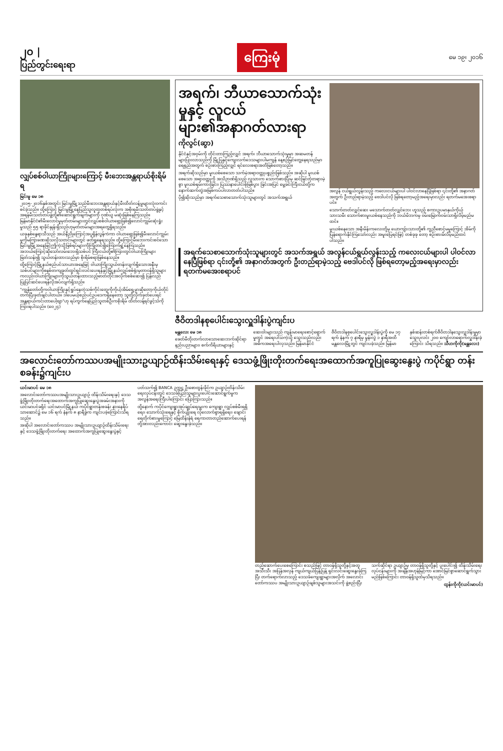၂၀ |
ပြည်တွင်းရေးရာ
ကြေးမုံ
မေ ၁၉၊ ၂၀၁၆
လျှပ်စစ်ဝါယာကြိုးများကြောင့် မီးဘေးအန္တရာယ်စိုးရိမ်ရ
မြင်းမူ မေ ၁၈
၂၀၁၅-၂၀၁၆နှစ်အတွင်း မြင်းမူမြို့သည်မီးဘေးအန္တရာယ်နှင့်မီးထိတ်လန့်မှုများလုံးဝကင်းစင်ခဲ့သည်။ ထို့ကြောင့် မြင်းမူမြို့နေပြည်သူလူထုတစ်ရပ်လုံးက အစိုးရမီးသတ်တပ်ဖွဲ့နှင့် အရန်မီးသတ်တပ်ဖွဲ့တို့၏ဆောင်ရွက်ချက်များကို ဂုဏ်ယူ မဆုံးဖြစ်နေကြသည်။ မြန်မာနိုင်ငံ၏မီးလောင်မှုမှတ်တမ်းများတွင်လျှပ်စစ်ဝါယာရှော့ဖြစ်၍လောင်ကျွမ်းဆုံးရှုံးမှုသည် ၅၅ ရာခိုင်နှုန်းရှိသည်ဟုမှတ်တမ်းများအရတွေ့ရှိရသည်။
ယခုနှစ်နွေရာသီသည် အယ်နီညိုကြောင့်အပူရှိန်လွန်ကဲကာ ဝါယာရှော့ဖြစ်၍မီးလောင်ကျွမ်းမှုကိုမကြာခဏဆိုသလိုသတင်းများတွင် ဖတ်ရှုနေရသည်။ ထို့ကြောင့်မီးဘေးကင်းစင်သော မြင်းမူမြို့အနေဖြင့်ဤကဲ့သို့ဖြစ်ရပ်များကိုကြိုတင်၍ကြောက်ရွံ့နေကြသည်။ အဘယ်ကြောင့်ဆိုသော်လမ်းဘေးရှိသစ်ပင် ကြီးငယ်တို့၏ကြားတွင်ဝါယာကြိုးများဖြတ်သန်း၍ သွယ်တန်းထားသည်မှာ စိုးရိမ်စရာဖြစ်နေသည်။
ထို့ကြောင့်မြို့နယ်စည်ပင်သာယာအနေဖြင့် ဝါယာကြိုးသွယ်တန်းလျက်ရှိသောအနီးမှသစ်ပင်များကိုစနစ်တကျခုတ်ထွင်ရှင်းလင်းပေးရန်နှင့်မြို့နယ်လျှပ်စစ်ရုံးမှတာဝန်ရှိသူများကလည်းဝါယာကြိုးများကိုသွယ်တန်းထားသည့်ဓာတ်တိုင်အလိုက်စစ်ဆေး၍ ပြန်လည်ပြုပြင်ဆင်ပေးရန်လိုအပ်လျက်ရှိသည်။
"ကျွန်တော်တို့ကဝါယာကြိုးနှင့်ရှုပ်နေတဲ့သစ်ကိုင်းတွေကိုကိုယ့်အိမ်ရှေ့မှာဆိုတော့ကိုယ်တိုင်တက်ပြီးခုတ်ချင်ပါတယ်။ ဒါပေမယ့်စည်ပင်ဥပဒေကရှိနေတော့ သူတို့လိုက်ခုတ်ပေးရင်အန္တရာယ်ကင်းတာပေါ့ဗျာ"ဟု ရပ်ကွက်နေပြည်သူတစ်ဦးကစိုးရိမ် ထိတ်လန့်ရင်ဖွင့်သံကိုကြားရပါသည်။ (ဝေ၂၄)
အရက်၊ ဘီယာသောက်သုံးမှုနှင့် လူငယ်များ၏အနာဂတ်လားရာ
ကိုလွင်(ဆွာ)
နိုင်ငံနှင့်အဝှမ်းကို တိုင်းတာကြည့်လျှင် အရက်၊ ဘီယာသောက်သုံးမှုမှာ အဆမတန်များပြားလာသည်ကို မြို့ပြနှင့်ကျေးလက်ဒေသများပါမကျန် နေ့စဉ်မြင်တွေ့နေရသည်မှာ ရေရှည်အတွက် စဉ်းစားကြည့်လျှင် ရင်လေးစရာအတိဖြစ်တော့သည်။
အရက်ဆိုသည်မှာ မူးယစ်စေသော သက်မဲ့အရာဝတ္ထုပစ္စည်းဖြစ်သည်။ အဆိုပါ မူးယစ်စေသော အရာဝတ္ထုကို အသိဉာဏ်ရှိသည့် လူသားက သောက်စားပြီးမှ ဆင်ခြင်တုံတရားမဲ့စွာ မူးယစ်ရမ်းကားခြင်း၊ ပြဿနာပေါင်းစုံဖြစ်ပွား ခြင်းအပြင် မွေ့ခင်းကြီးငယ်တို့က နောက်ဆက်တွဲအဖြစ်ကပ်ပါလာတတ်ပါသည်။
ပို၍ဆိုးသည်မှာ အရက်သေစာသောက်သုံးသူများတွင် အသက်အရွယ်
အလွန် ငယ်ရွယ်လွန်းသည့် ကလေးငယ်များပါ ပါဝင်လာနေပြီဖြစ်ရာ ၎င်းတို့၏ အနာဂတ်အတွက် ဦးတည်ရာမဲ့သည့် ဗေဒါပင်လို ဖြစ်ရတော့မည့်အရေးမှာလည်း ရတက်မအေးစရာပင်။
သောက်တတ်လျှင်ဆေး မသောက်တတ်လျှင်ဘေး ဟူသည့် စကားဥပမာနှယ်ကိုယ့်သားသမီး သောက်စားမူးယစ်နေသည်ကို ဘယ်မိဘကမှ ဝမ်းမြောက်ဝမ်းသာရှိလိမ့်မည်မထင်။
မူးယစ်နေသော အနီးမိန်းကလေးတို့မှ ယောကျ်ားသားတို့၏ ကူညီစောင့်မမှုကြောင့် အိမ်ကိုပြန်ရောက်နိုင်ကြသော်လည်း အမူးပြေရင်ဖြင့် တစ်ခုခု တော့ စဉ်းစားမိလိမ့်မည်ထင်ပါသည်။
အရက်သေစာသောက်သုံးသူများတွင် အသက်အရွယ် အလွန်ငယ်ရွယ်လွန်းသည့် ကလေးငယ်များပါ ပါဝင်လာနေပြီဖြစ်ရာ ၎င်းတို့၏ အနာဂတ်အတွက် ဦးတည်ရာမဲ့သည့် ဗေဒါပင်လို ဖြစ်ရတော့မည့်အရေးမှာလည်း ရတက်မအေးစရာပင်
ဇီဝိတဒါနစုပေါင်းသွေးလှူဒါန်းပွဲကျင်းပ
မန္တလေး မေ ၁၈
ခေတ်မီတိုးတက်လာသောဆေးဘက်ဆိုင်ရာနည်းပညာများ၊ စက်ကိရိယာများနှင့် ဆေးဝါးများသည် ကျန်းမာရေးစောင့်ရှောက်မှုတွင် အရေးပါသကဲ့သို့ သွေးသည်လည်း အဓိကအရေးပါလှသည်။ မြန်မာနိုင်ငံ ဇီဝိတဒါနစုပေါင်းသွေးလှူဒါန်းပွဲကို မေ ၁၇ ရက် နံနက် ၇ နာရီမှ မွန်းလွဲ ၁ နာရီအထိ မန္တလေးမြို့တွင် ကျင်းပခဲ့သည်။ မြန်မာနှစ်ဆန်းတစ်ရက်ဇီဝိတဒါနသွေးလှူဒါန်းမှုမှာသွေးပုလင်း ၂၀၀ ကျော်လာရောက်လှူဒါန်းခဲ့ကြောင်း သိရသည်။ သီဟကိုကို(မန္တလေး)
အလောင်းတော်ကဿပအမျိုးသားဥယျာဉ်ထိန်းသိမ်းရေးနှင့် ဒေသဖွံ့ဖြိုးတိုးတက်ရေးအထောက်အကူပြုဆွေးနွေးပွဲ ကပိုင်ရွာ တန်းစခန်း၌ကျင်းပ
ယင်းမာပင် မေ ၁၈
အလောင်းတော်ကဿပအမျိုးသားဥယျာဉ် ထိန်းသိမ်းရေးနှင့် ဒေသဖွံ့ဖြိုးတိုးတက်ရေးအထောက်အကူပြုဆွေးနွေးပွဲအခမ်းအနားကို ယင်းမာပင်ခရိုင် ယင်းမာပင်မြို့နယ် ကပိုင်ရွာတန်းစခန်း နားနေရိပ်သာဆောင်၌ မေ ၁၆ ရက် နံနက် ၈ နာရီခွဲက ကျင်းပခဲ့ကြောင်းသိရသည်။
အဆိုပါ အလောင်းတော်ကဿပ အမျိုးသားဥယျာဉ်ထိန်းသိမ်းရေးနှင့် ဒေသဖွံ့ဖြိုးတိုးတက်ရေး အထောက်အကူပြုဆွေးနွေးပွဲနှင့်ပတ်သက်၍ BANCA ဥက္ကဋ္ဌ ဦးစောထွန်းခိုင်က ဥယျာဉ်ထိန်းသိမ်းရေးလုပ်ငန်းတွင် ဒေသခံပြည်သူများပူးပေါင်းဆောင်ရွက်မှုက အလွန်အရေးကြီးပါကြောင်း ပြောကြားသည်။
ထို့နောက် ကပိုင်ကျေးရွာအုပ်ချုပ်ရေးမှူးက ကျေးရွာ လျှပ်စစ်မီးရရှိရေး၊ သောက်သုံးရေနှင့် စိုက်ပျိုးရေ လုံလောက်စွာရရှိရေး၊ ချောင်းရေတိုက်စားမှုကြောင့် မြေထိန်းနံရံ ရေကာတာတည်ဆောက်ပေးရန်တို့အားလည်းကောင်း ဆွေးနွေးခဲ့သည်။
တည်ဆောက်ပေးစေကြောင်း စသည်ဖြင့် တာဝန်ရှိသူတို့နှင့်အတူ အသီးသီး အပြန်အလှန် ကျယ်ကျယ်ပြန့်ပြန့် ရှင်းလင်းဆွေးနွေးခဲ့ကြပြီး တက်ရောက်လာသည့် ဒေသခံကျေးရွာများအလိုက် အလောင်းတော်ကဿပ အမျိုးသားဥယျာဉ်ချစ်သူများအသင်းကို ဖွဲ့စည်းပြီး သက်ဆိုင်ရာ ဥယျာဉ်မှ တာဝန်ရှိသူတို့နှင့် ပူးပေါင်း၍ ထိန်းသိမ်းရေးလုပ်ငန်းများကို အချိန်အဟုန်မြင့်ကာ အောင်မြင်စွာဆောင်ရွက်သွားမည်ဖြစ်ကြောင်း တာဝန်ရှိသူထံမှသိရသည်။
ထွန်းကိုကို(ယင်းမာပင်)